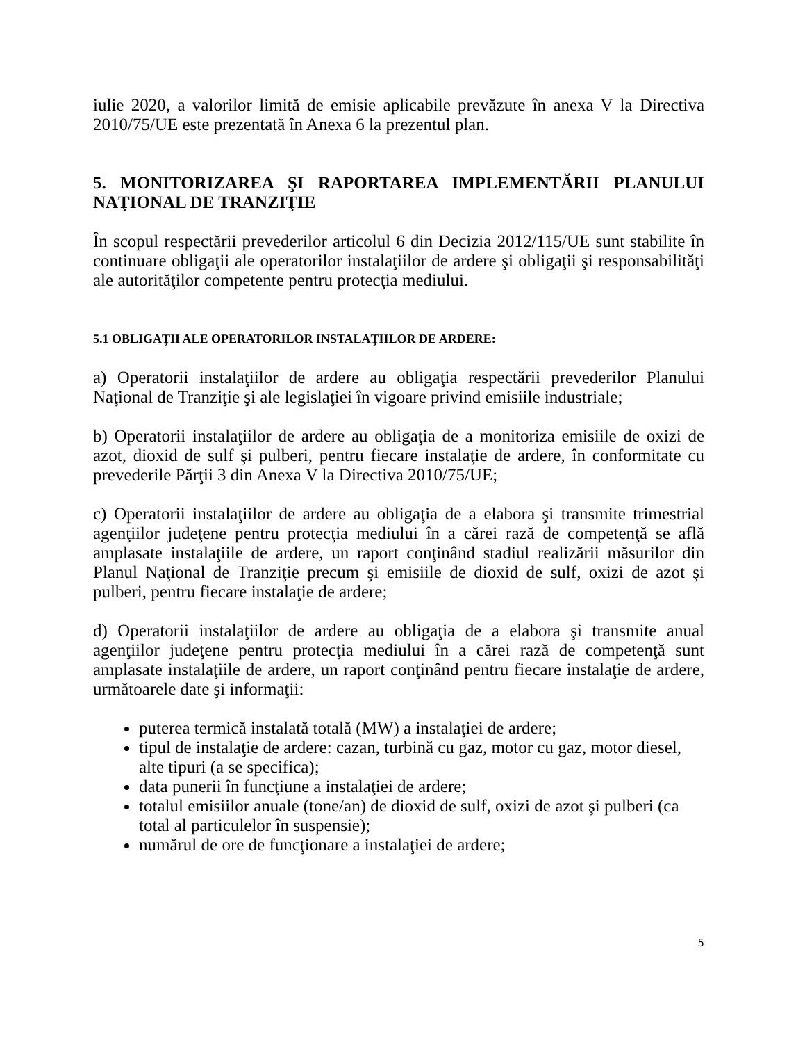iulie 2020, a valorilor limită de emisie aplicabile prevăzute în anexa V la Directiva 2010/75/UE este prezentată în Anexa 6 la prezentul plan.
5. MONITORIZAREA ŞI RAPORTAREA IMPLEMENTĂRII PLANULUI NAŢIONAL DE TRANZIŢIE
În scopul respectării prevederilor articolul 6 din Decizia 2012/115/UE sunt stabilite în continuare obligaţii ale operatorilor instalaţiilor de ardere şi obligaţii şi responsabilităţi ale autorităţilor competente pentru protecţia mediului.
5.1 OBLIGAŢII ALE OPERATORILOR INSTALAŢIILOR DE ARDERE:
a) Operatorii instalaţiilor de ardere au obligaţia respectării prevederilor Planului Naţional de Tranziţie şi ale legislaţiei în vigoare privind emisiile industriale;
b) Operatorii instalaţiilor de ardere au obligaţia de a monitoriza emisiile de oxizi de azot, dioxid de sulf şi pulberi, pentru fiecare instalaţie de ardere, în conformitate cu prevederile Părţii 3 din Anexa V la Directiva 2010/75/UE;
c) Operatorii instalaţiilor de ardere au obligaţia de a elabora şi transmite trimestrial agenţiilor judeţene pentru protecţia mediului în a cărei rază de competenţă se află amplasate instalaţiile de ardere, un raport conţinând stadiul realizării măsurilor din Planul Naţional de Tranziţie precum şi emisiile de dioxid de sulf, oxizi de azot şi pulberi, pentru fiecare instalaţie de ardere;
d) Operatorii instalaţiilor de ardere au obligaţia de a elabora şi transmite anual agenţiilor judeţene pentru protecţia mediului în a cărei rază de competenţă sunt amplasate instalaţiile de ardere, un raport conţinând pentru fiecare instalaţie de ardere, următoarele date şi informaţii:
puterea termică instalată totală (MW) a instalaţiei de ardere;
tipul de instalaţie de ardere: cazan, turbină cu gaz, motor cu gaz, motor diesel, alte tipuri (a se specifica);
data punerii în funcţiune a instalaţiei de ardere;
totalul emisiilor anuale (tone/an) de dioxid de sulf, oxizi de azot şi pulberi (ca total al particulelor în suspensie);
numărul de ore de funcţionare a instalaţiei de ardere;
5